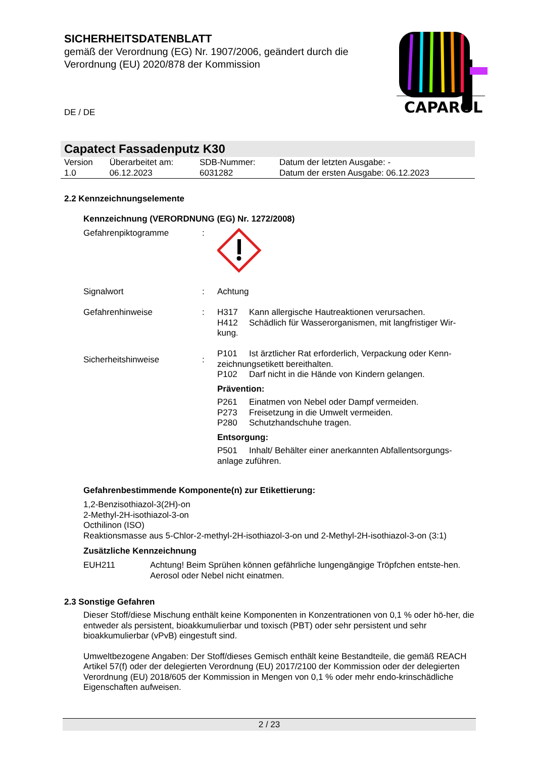SICHERHEITSDATENBLATT
gemäß der Verordnung (EG) Nr. 1907/2006, geändert durch die Verordnung (EU) 2020/878 der Kommission
CAPAROL
DE / DE
Capatect Fassadenputz K30
| Version 1.0 | Überarbeitet am: 06.12.2023 | SDB-Nummer: 6031282 | Datum der letzten Ausgabe: - Datum der ersten Ausgabe: 06.12.2023 |
2.2 Kennzeichnungselemente
Kennzeichnung (VERORDNUNG (EG) Nr. 1272/2008)
| Gefahrenpiktogramme | : | |
| Signalwort | : | Achtung |
| Gefahrenhinweise | : | H317 Kann allergische Hautreaktionen verursachen. H412 Schädlich für Wasserorganismen, mit langfristiger Wir-kung. |
| Sicherheitshinweise | : | P101 Ist ärztlicher Rat erforderlich, Verpackung oder Kenn-zeichnungsetikett bereithalten. P102 Darf nicht in die Hände von Kindern gelangen. Prävention: P261 Einatmen von Nebel oder Dampf vermeiden. P273 Freisetzung in die Umwelt vermeiden. P280 Schutzhandschuhe tragen. Entsorgung: P501 Inhalt/ Behälter einer anerkannten Abfallentsorgungs-anlage zuführen. |
Gefahrenbestimmende Komponente(n) zur Etikettierung:
1,2-Benzisothiazol-3(2H)-on
2-Methyl-2H-isothiazol-3-on
Octhilinon (ISO)
Reaktionsmasse aus 5-Chlor-2-methyl-2H-isothiazol-3-on und 2-Methyl-2H-isothiazol-3-on (3:1)
Zusätzliche Kennzeichnung
| EUH211 | Achtung! Beim Sprühen können gefährliche lungengängige Tröpfchen entste-hen. Aerosol oder Nebel nicht einatmen. |
2.3 Sonstige Gefahren
Dieser Stoff/diese Mischung enthält keine Komponenten in Konzentrationen von 0,1 % oder hö-her, die entweder als persistent, bioakkumulierbar und toxisch (PBT) oder sehr persistent und sehr bioakkumulierbar (vPvB) eingestuft sind.
Umweltbezogene Angaben: Der Stoff/dieses Gemisch enthält keine Bestandteile, die gemäß REACH Artikel 57(f) oder der delegierten Verordnung (EU) 2017/2100 der Kommission oder der delegierten Verordnung (EU) 2018/605 der Kommission in Mengen von 0,1 % oder mehr endo-krinschädliche Eigenschaften aufweisen.
2 / 23